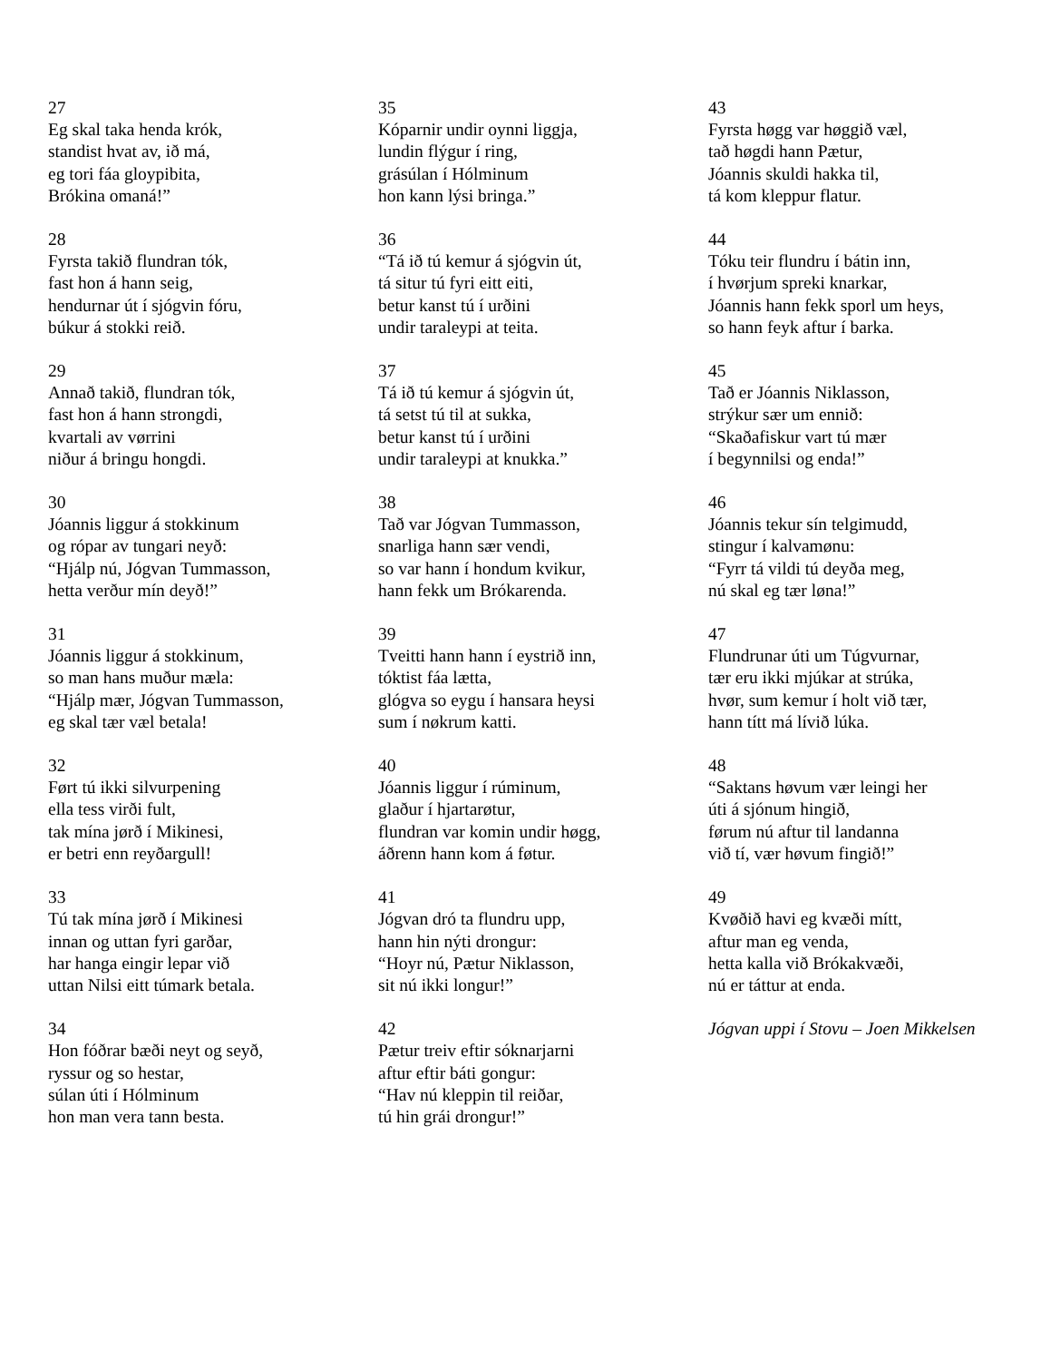27
Eg skal taka henda krók,
standist hvat av, ið má,
eg tori fáa gloypibita,
Brókina omaná!”
28
Fyrsta takið flundran tók,
fast hon á hann seig,
hendurnar út í sjógvin fóru,
búkur á stokki reið.
29
Annað takið, flundran tók,
fast hon á hann strongdi,
kvartali av vørrini
niður á bringu hongdi.
30
Jóannis liggur á stokkinum
og rópar av tungari neyð:
“Hjálp nú, Jógvan Tummasson,
hetta verður mín deyð!”
31
Jóannis liggur á stokkinum,
so man hans muður mæla:
“Hjálp mær, Jógvan Tummasson,
eg skal tær væl betala!
32
Ført tú ikki silvurpening
ella tess virði fult,
tak mína jørð í Mikinesi,
er betri enn reyðargull!
33
Tú tak mína jørð í Mikinesi
innan og uttan fyri garðar,
har hanga eingir lepar við
uttan Nilsi eitt túmark betala.
34
Hon fóðrar bæði neyt og seyð,
ryssur og so hestar,
súlan úti í Hólminum
hon man vera tann besta.
35
Kóparnir undir oynni liggja,
lundin flýgur í ring,
grásúlan í Hólminum
hon kann lýsi bringa.”
36
“Tá ið tú kemur á sjógvin út,
tá situr tú fyri eitt eiti,
betur kanst tú í urðini
undir taraleypi at teita.
37
Tá ið tú kemur á sjógvin út,
tá setst tú til at sukka,
betur kanst tú í urðini
undir taraleypi at knukka.”
38
Tað var Jógvan Tummasson,
snarliga hann sær vendi,
so var hann í hondum kvikur,
hann fekk um Brókarenda.
39
Tveitti hann hann í eystrið inn,
tóktist fáa lætta,
glógva so eygu í hansara heysi
sum í nøkrum katti.
40
Jóannis liggur í rúminum,
glaður í hjartarøtur,
flundran var komin undir høgg,
áðrenn hann kom á føtur.
41
Jógvan dró ta flundru upp,
hann hin nýti drongur:
“Hoyr nú, Pætur Niklasson,
sit nú ikki longur!”
42
Pætur treiv eftir sóknarjarni
aftur eftir báti gongur:
“Hav nú kleppin til reiðar,
tú hin grái drongur!”
43
Fyrsta høgg var høggið væl,
tað høgdi hann Pætur,
Jóannis skuldi hakka til,
tá kom kleppur flatur.
44
Tóku teir flundru í bátin inn,
í hvørjum spreki knarkar,
Jóannis hann fekk sporl um heys,
so hann feyk aftur í barka.
45
Tað er Jóannis Niklasson,
strýkur sær um ennið:
“Skaðafiskur vart tú mær
í begynnilsi og enda!”
46
Jóannis tekur sín telgimudd,
stingur í kalvamønu:
“Fyrr tá vildi tú deyða meg,
nú skal eg tær løna!”
47
Flundrunar úti um Túgvurnar,
tær eru ikki mjúkar at strúka,
hvør, sum kemur í holt við tær,
hann títt má lívið lúka.
48
“Saktans høvum vær leingi her
úti á sjónum hingið,
førum nú aftur til landanna
við tí, vær høvum fingið!”
49
Kvøðið havi eg kvæði mítt,
aftur man eg venda,
hetta kalla við Brókakvæði,
nú er táttur at enda.
Jógvan uppi í Stovu – Joen Mikkelsen